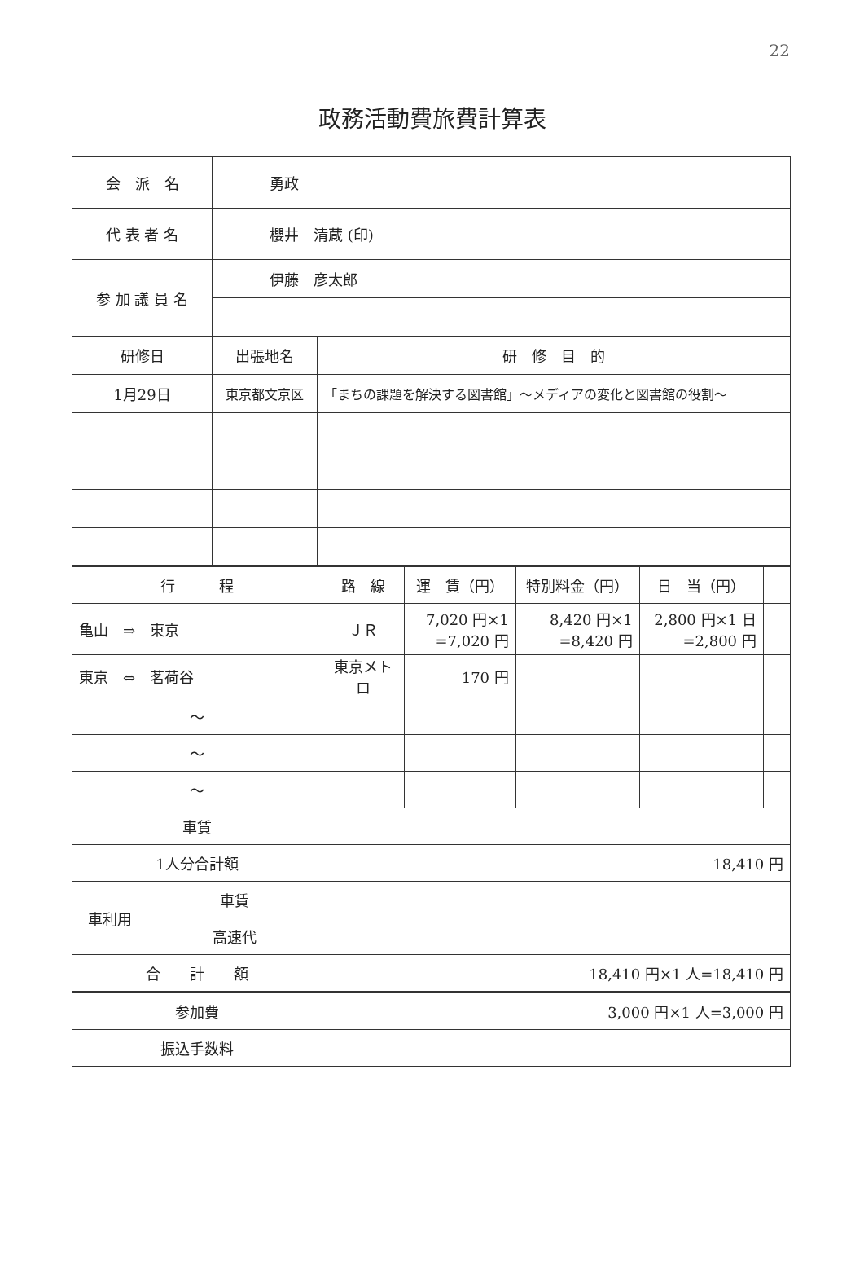22
政務活動費旅費計算表
| 会 派 名 | 勇政 | |
| 代 表 者 名 | 櫻井 清蔵 (印) | |
| 参 加 議 員 名 | 伊藤 彦太郎 | |
| 研修日 | 出張地名 | 研 修 目 的 |
| 1月29日 | 東京都文京区 | 「まちの課題を解決する図書館」～メディアの変化と図書館の役割～ |
| 行 程 | | 路 線 | 運 賃（円） | 特別料金（円） | 日 当（円） | |
| 亀山 ⇒ 東京 | | ＪＲ | 7,020 円×1 =7,020 円 | 8,420 円×1 =8,420 円 | 2,800 円×1 日 =2,800 円 | |
| 東京 ⇔ 茗荷谷 | | 東京メトロ | 170 円 | | | |
| ～ | | | | | | |
| ～ | | | | | | |
| ～ | | | | | | |
| 車賃 | | | | | | |
| 1人分合計額 | | 18,410 円 | | | | |
| 車利用 | 車賃 | | | | | |
| | 高速代 | | | | | |
| 合 計 額 | | 18,410 円×1 人=18,410 円 | | | | |
| 参加費 | | 3,000 円×1 人=3,000 円 | | | | |
| 振込手数料 | | | | | | |